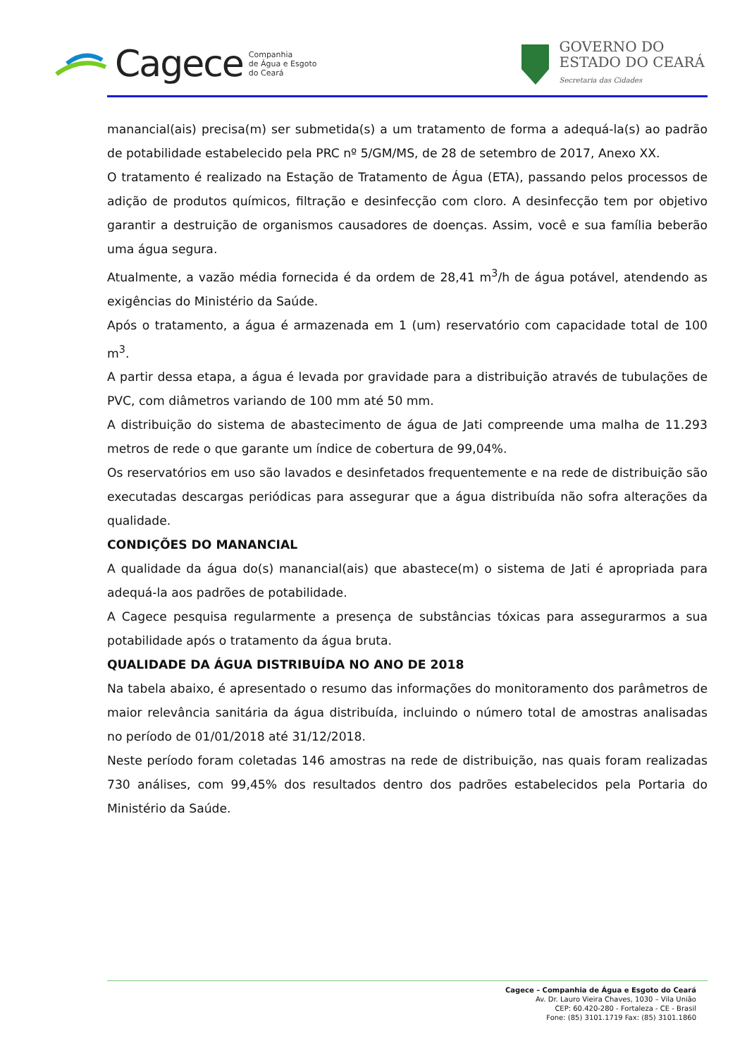Cagece
Companhia
de Água e Esgoto
do Ceará
GOVERNO DO
ESTADO DO CEARÁ
Secretaria das Cidades
manancial(ais) precisa(m) ser submetida(s) a um tratamento de forma a adequá-la(s) ao padrão de potabilidade estabelecido pela PRC nº 5/GM/MS, de 28 de setembro de 2017, Anexo XX.
O tratamento é realizado na Estação de Tratamento de Água (ETA), passando pelos processos de adição de produtos químicos, filtração e desinfecção com cloro. A desinfecção tem por objetivo garantir a destruição de organismos causadores de doenças. Assim, você e sua família beberão uma água segura.
Atualmente, a vazão média fornecida é da ordem de 28,41 m<sup>3</sup>/h de água potável, atendendo as exigências do Ministério da Saúde.
Após o tratamento, a água é armazenada em 1 (um) reservatório com capacidade total de 100 m<sup>3</sup>.
A partir dessa etapa, a água é levada por gravidade para a distribuição através de tubulações de PVC, com diâmetros variando de 100 mm até 50 mm.
A distribuição do sistema de abastecimento de água de Jati compreende uma malha de 11.293 metros de rede o que garante um índice de cobertura de 99,04%.
Os reservatórios em uso são lavados e desinfetados frequentemente e na rede de distribuição são executadas descargas periódicas para assegurar que a água distribuída não sofra alterações da qualidade.
CONDIÇÕES DO MANANCIAL
A qualidade da água do(s) manancial(ais) que abastece(m) o sistema de Jati é apropriada para adequá-la aos padrões de potabilidade.
A Cagece pesquisa regularmente a presença de substâncias tóxicas para assegurarmos a sua potabilidade após o tratamento da água bruta.
QUALIDADE DA ÁGUA DISTRIBUÍDA NO ANO DE 2018
Na tabela abaixo, é apresentado o resumo das informações do monitoramento dos parâmetros de maior relevância sanitária da água distribuída, incluindo o número total de amostras analisadas no período de 01/01/2018 até 31/12/2018.
Neste período foram coletadas 146 amostras na rede de distribuição, nas quais foram realizadas 730 análises, com 99,45% dos resultados dentro dos padrões estabelecidos pela Portaria do Ministério da Saúde.
Cagece – Companhia de Água e Esgoto do Ceará
Av. Dr. Lauro Vieira Chaves, 1030 – Vila União
CEP: 60.420-280 - Fortaleza - CE - Brasil
Fone: (85) 3101.1719 Fax: (85) 3101.1860